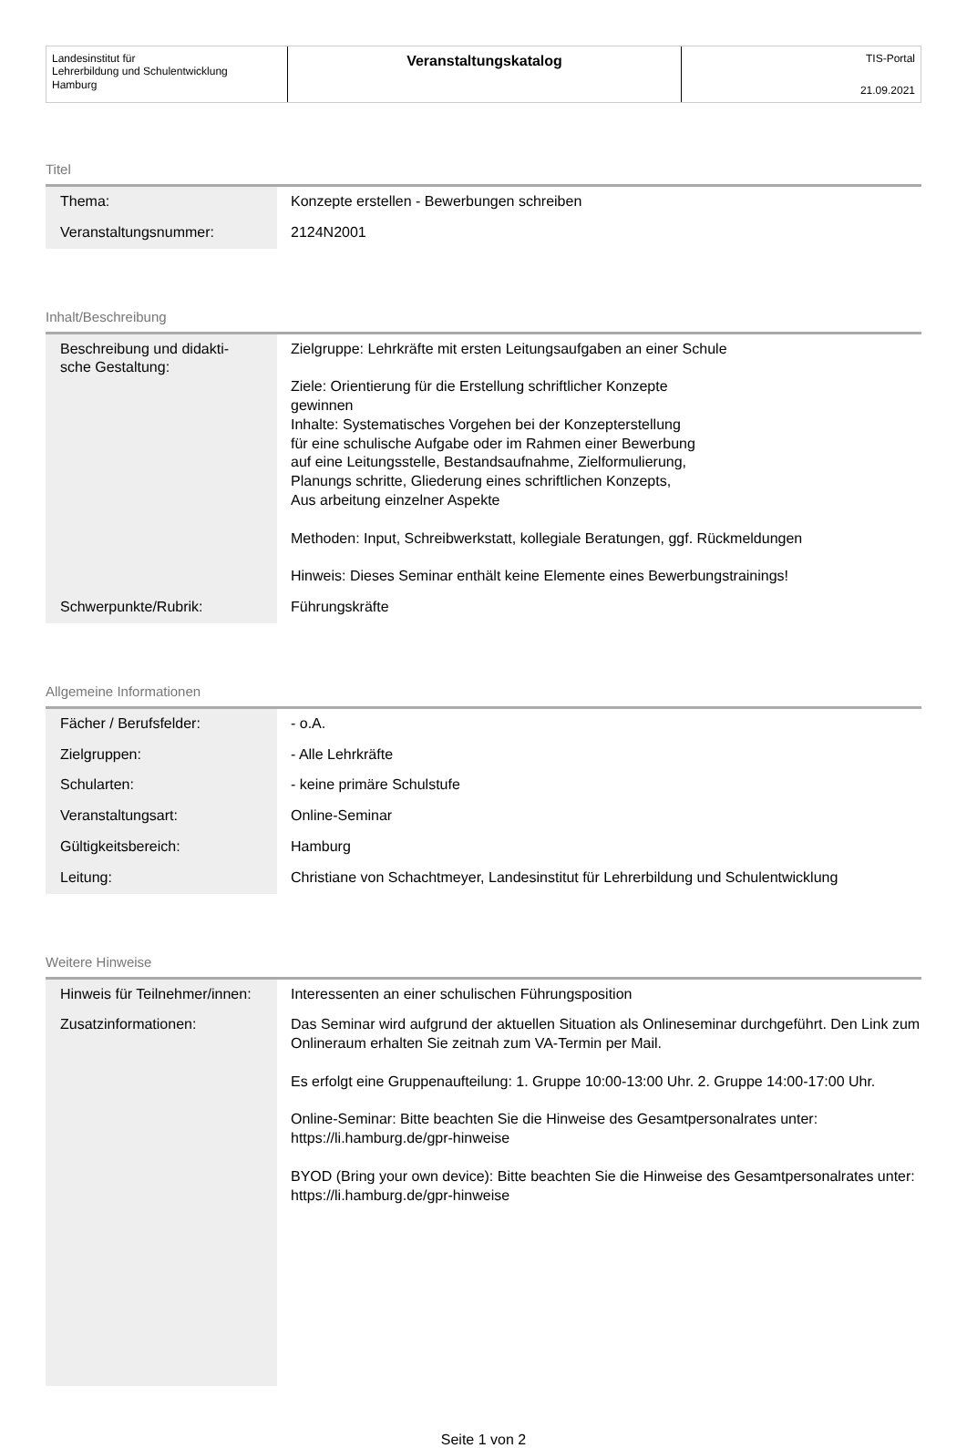Landesinstitut für
Lehrerbildung und Schulentwicklung
Hamburg
Veranstaltungskatalog
TIS-Portal
21.09.2021
Titel
| Thema: | Konzepte erstellen - Bewerbungen schreiben |
| Veranstaltungsnummer: | 2124N2001 |
Inhalt/Beschreibung
| Beschreibung und didakti- sche Gestaltung: | Zielgruppe: Lehrkräfte mit ersten Leitungsaufgaben an einer Schule Ziele: Orientierung für die Erstellung schriftlicher Konzepte gewinnen Inhalte: Systematisches Vorgehen bei der Konzepterstellung für eine schulische Aufgabe oder im Rahmen einer Bewerbung auf eine Leitungsstelle, Bestandsaufnahme, Zielformulierung, Planungs schritte, Gliederung eines schriftlichen Konzepts, Aus arbeitung einzelner Aspekte Methoden: Input, Schreibwerkstatt, kollegiale Beratungen, ggf. Rückmeldungen Hinweis: Dieses Seminar enthält keine Elemente eines Bewerbungstrainings! |
| Schwerpunkte/Rubrik: | Führungskräfte |
Allgemeine Informationen
| Fächer / Berufsfelder: | - o.A. |
| Zielgruppen: | - Alle Lehrkräfte |
| Schularten: | - keine primäre Schulstufe |
| Veranstaltungsart: | Online-Seminar |
| Gültigkeitsbereich: | Hamburg |
| Leitung: | Christiane von Schachtmeyer, Landesinstitut für Lehrerbildung und Schulentwicklung |
Weitere Hinweise
| Hinweis für Teilnehmer/innen: | Interessenten an einer schulischen Führungsposition |
| Zusatzinformationen: | Das Seminar wird aufgrund der aktuellen Situation als Onlineseminar durchgeführt. Den Link zum Onlineraum erhalten Sie zeitnah zum VA-Termin per Mail. Es erfolgt eine Gruppenaufteilung: 1. Gruppe 10:00-13:00 Uhr. 2. Gruppe 14:00-17:00 Uhr. Online-Seminar: Bitte beachten Sie die Hinweise des Gesamtpersonalrates unter: https://li.hamburg.de/gpr-hinweise BYOD (Bring your own device): Bitte beachten Sie die Hinweise des Gesamtpersonalrates unter: https://li.hamburg.de/gpr-hinweise |
Seite 1 von 2